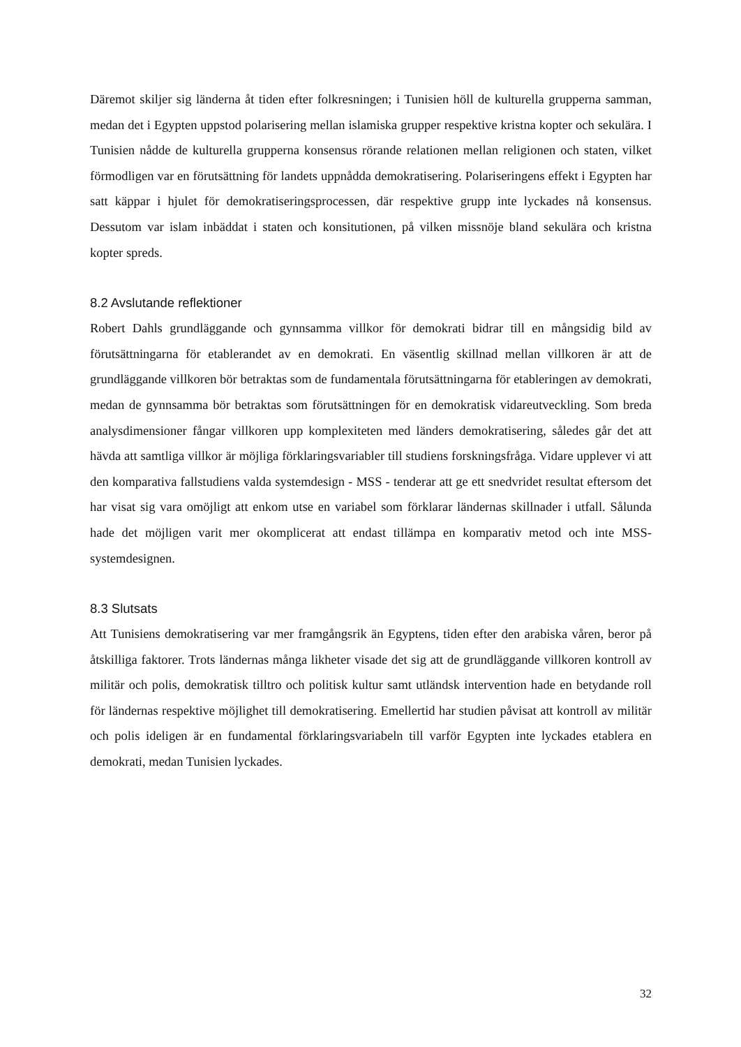Däremot skiljer sig länderna åt tiden efter folkresningen; i Tunisien höll de kulturella grupperna samman, medan det i Egypten uppstod polarisering mellan islamiska grupper respektive kristna kopter och sekulära. I Tunisien nådde de kulturella grupperna konsensus rörande relationen mellan religionen och staten, vilket förmodligen var en förutsättning för landets uppnådda demokratisering. Polariseringens effekt i Egypten har satt käppar i hjulet för demokratiseringsprocessen, där respektive grupp inte lyckades nå konsensus. Dessutom var islam inbäddat i staten och konsitutionen, på vilken missnöje bland sekulära och kristna kopter spreds.
8.2 Avslutande reflektioner
Robert Dahls grundläggande och gynnsamma villkor för demokrati bidrar till en mångsidig bild av förutsättningarna för etablerandet av en demokrati. En väsentlig skillnad mellan villkoren är att de grundläggande villkoren bör betraktas som de fundamentala förutsättningarna för etableringen av demokrati, medan de gynnsamma bör betraktas som förutsättningen för en demokratisk vidareutveckling. Som breda analysdimensioner fångar villkoren upp komplexiteten med länders demokratisering, således går det att hävda att samtliga villkor är möjliga förklaringsvariabler till studiens forskningsfråga. Vidare upplever vi att den komparativa fallstudiens valda systemdesign - MSS - tenderar att ge ett snedvridet resultat eftersom det har visat sig vara omöjligt att enkom utse en variabel som förklarar ländernas skillnader i utfall. Sålunda hade det möjligen varit mer okomplicerat att endast tillämpa en komparativ metod och inte MSS-systemdesignen.
8.3 Slutsats
Att Tunisiens demokratisering var mer framgångsrik än Egyptens, tiden efter den arabiska våren, beror på åtskilliga faktorer. Trots ländernas många likheter visade det sig att de grundläggande villkoren kontroll av militär och polis, demokratisk tilltro och politisk kultur samt utländsk intervention hade en betydande roll för ländernas respektive möjlighet till demokratisering. Emellertid har studien påvisat att kontroll av militär och polis ideligen är en fundamental förklaringsvariabeln till varför Egypten inte lyckades etablera en demokrati, medan Tunisien lyckades.
32